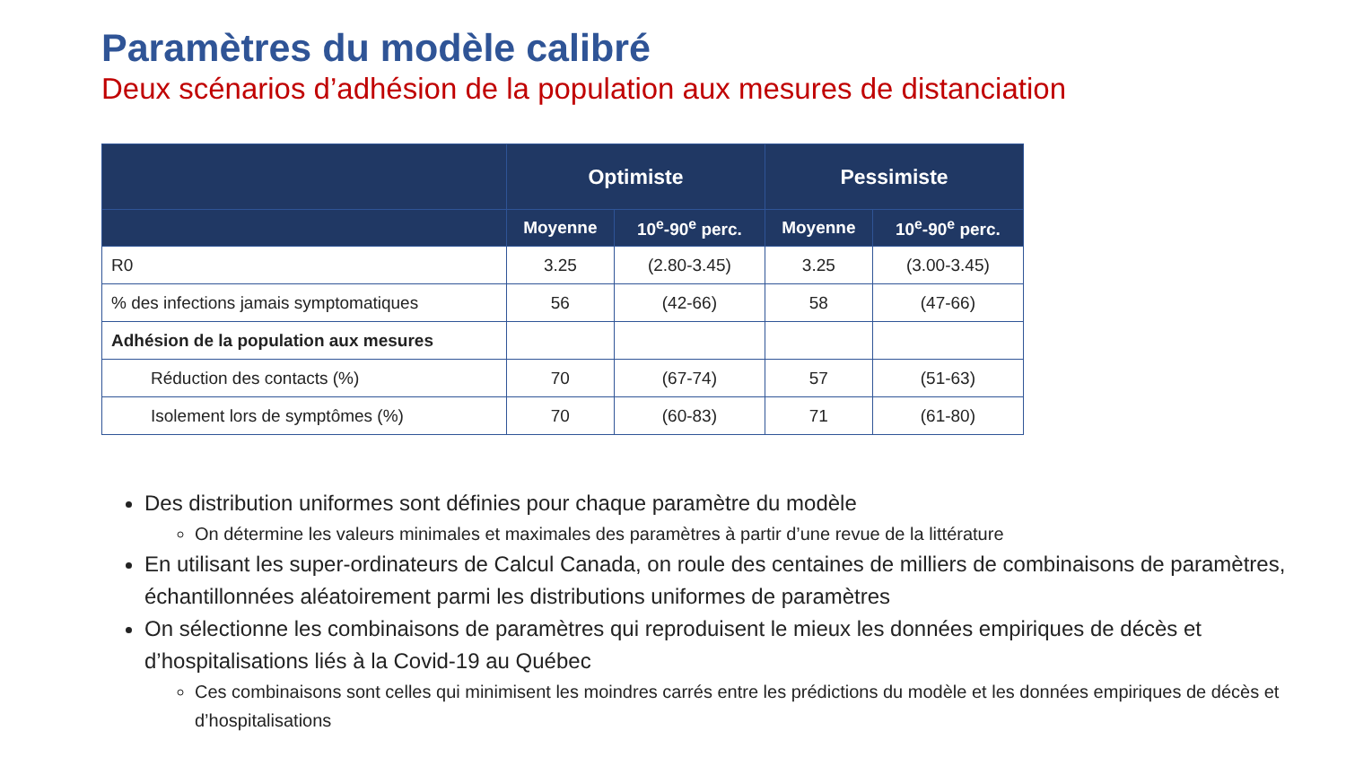Paramètres du modèle calibré
Deux scénarios d’adhésion de la population aux mesures de distanciation
| | Optimiste | | Pessimiste | |
| --- | --- | --- | --- | --- |
| | Moyenne | 10<sup>e</sup>-90<sup>e</sup> perc. | Moyenne | 10<sup>e</sup>-90<sup>e</sup> perc. |
| R0 | 3.25 | (2.80-3.45) | 3.25 | (3.00-3.45) |
| % des infections jamais symptomatiques | 56 | (42-66) | 58 | (47-66) |
| Adhésion de la population aux mesures | | | | |
| Réduction des contacts (%) | 70 | (67-74) | 57 | (51-63) |
| Isolement lors de symptômes (%) | 70 | (60-83) | 71 | (61-80) |
Des distribution uniformes sont définies pour chaque paramètre du modèle
On détermine les valeurs minimales et maximales des paramètres à partir d’une revue de la littérature
En utilisant les super-ordinateurs de Calcul Canada, on roule des centaines de milliers de combinaisons de paramètres, échantillonnées aléatoirement parmi les distributions uniformes de paramètres
On sélectionne les combinaisons de paramètres qui reproduisent le mieux les données empiriques de décès et d’hospitalisations liés à la Covid-19 au Québec
Ces combinaisons sont celles qui minimisent les moindres carrés entre les prédictions du modèle et les données empiriques de décès et d’hospitalisations